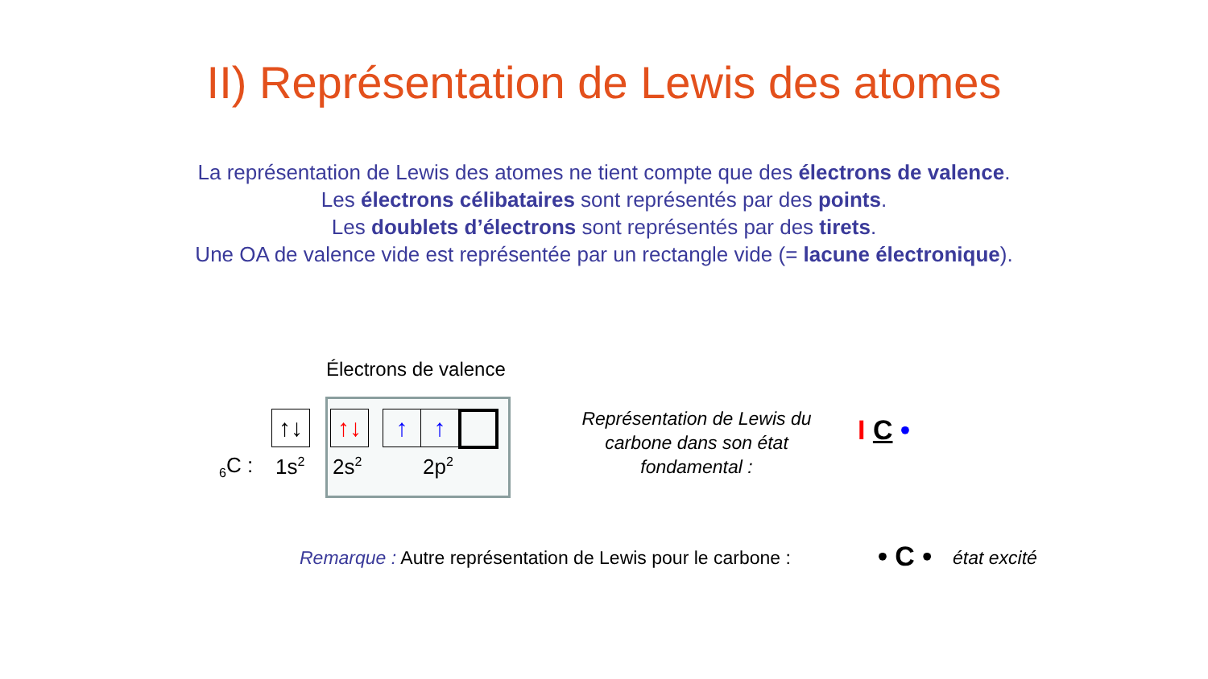II) Représentation de Lewis des atomes
La représentation de Lewis des atomes ne tient compte que des électrons de valence.
Les électrons célibataires sont représentés par des points.
Les doublets d’électrons sont représentés par des tirets.
Une OA de valence vide est représentée par un rectangle vide (= lacune électronique).
Électrons de valence
↑↓ ↑↓ ↑ ↑
<sub>6</sub>C : 1s<sup>2</sup> 2s<sup>2</sup> 2p<sup>2</sup>
Représentation de Lewis du carbone dans son état fondamental :
I C •
Remarque : Autre représentation de Lewis pour le carbone :
• C • état excité